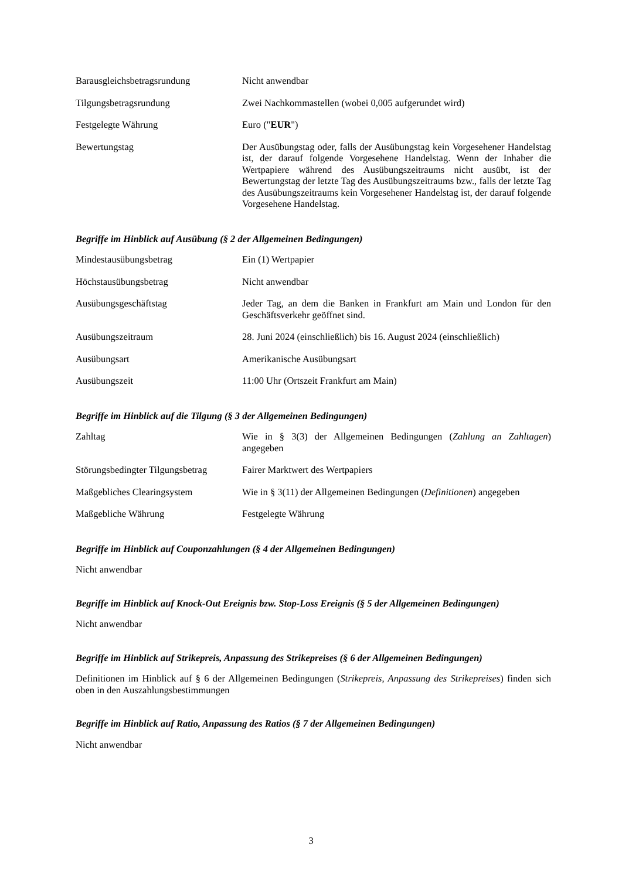| Barausgleichsbetragsrundung | Nicht anwendbar |
| Tilgungsbetragsrundung | Zwei Nachkommastellen (wobei 0,005 aufgerundet wird) |
| Festgelegte Währung | Euro (" EUR ") |
| Bewertungstag | Der Ausübungstag oder, falls der Ausübungstag kein Vorgesehener Handelstag ist, der darauf folgende Vorgesehene Handelstag. Wenn der Inhaber die Wertpapiere während des Ausübungszeitraums nicht ausübt, ist der Bewertungstag der letzte Tag des Ausübungszeitraums bzw., falls der letzte Tag des Ausübungszeitraums kein Vorgesehener Handelstag ist, der darauf folgende Vorgesehene Handelstag. |
Begriffe im Hinblick auf Ausübung (§ 2 der Allgemeinen Bedingungen)
| Mindestausübungsbetrag | Ein (1) Wertpapier |
| Höchstausübungsbetrag | Nicht anwendbar |
| Ausübungsgeschäftstag | Jeder Tag, an dem die Banken in Frankfurt am Main und London für den Geschäftsverkehr geöffnet sind. |
| Ausübungszeitraum | 28. Juni 2024 (einschließlich) bis 16. August 2024 (einschließlich) |
| Ausübungsart | Amerikanische Ausübungsart |
| Ausübungszeit | 11:00 Uhr (Ortszeit Frankfurt am Main) |
Begriffe im Hinblick auf die Tilgung (§ 3 der Allgemeinen Bedingungen)
| Zahltag | Wie in § 3(3) der Allgemeinen Bedingungen ( Zahlung an Zahltagen ) angegeben |
| Störungsbedingter Tilgungsbetrag | Fairer Marktwert des Wertpapiers |
| Maßgebliches Clearingsystem | Wie in § 3(11) der Allgemeinen Bedingungen ( Definitionen ) angegeben |
| Maßgebliche Währung | Festgelegte Währung |
Begriffe im Hinblick auf Couponzahlungen (§ 4 der Allgemeinen Bedingungen)
Nicht anwendbar
Begriffe im Hinblick auf Knock-Out Ereignis bzw. Stop-Loss Ereignis (§ 5 der Allgemeinen Bedingungen)
Nicht anwendbar
Begriffe im Hinblick auf Strikepreis, Anpassung des Strikepreises (§ 6 der Allgemeinen Bedingungen)
Definitionen im Hinblick auf § 6 der Allgemeinen Bedingungen (Strikepreis, Anpassung des Strikepreises) finden sich oben in den Auszahlungsbestimmungen
Begriffe im Hinblick auf Ratio, Anpassung des Ratios (§ 7 der Allgemeinen Bedingungen)
Nicht anwendbar
3